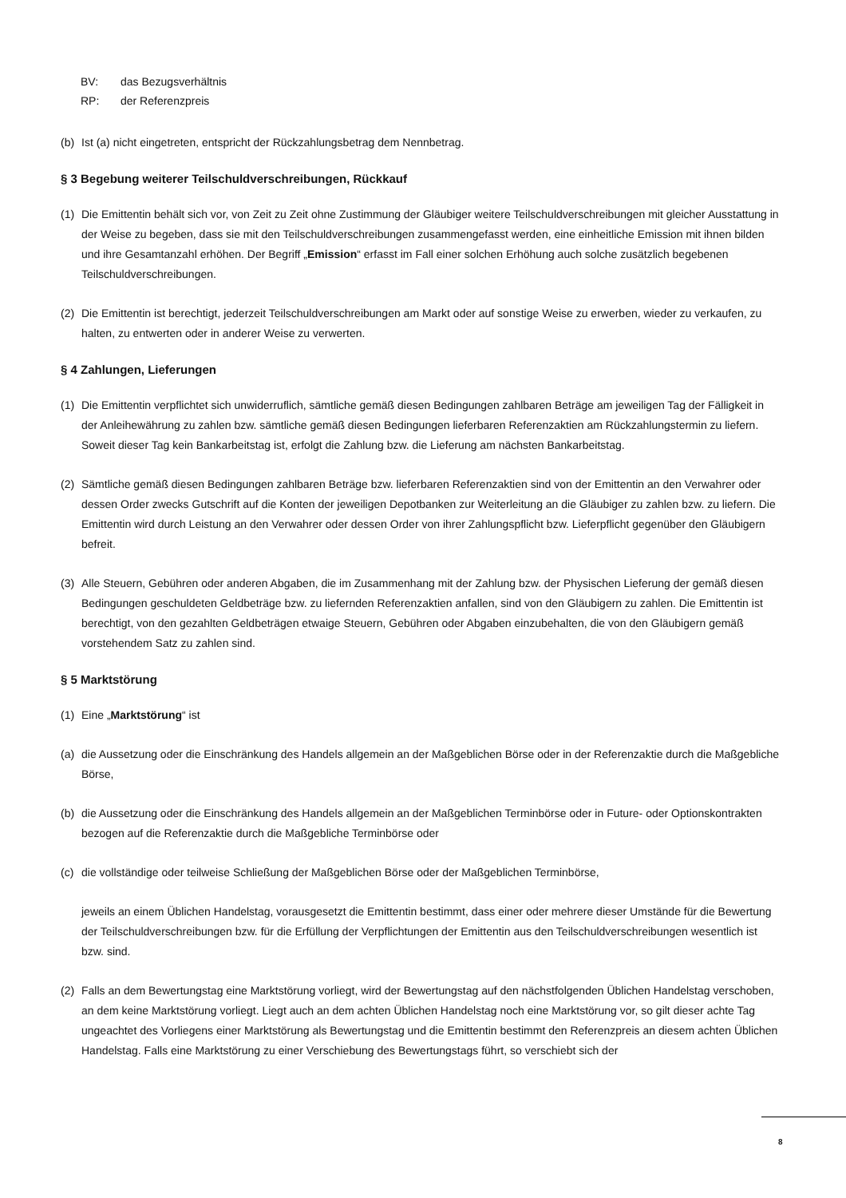BV: das Bezugsverhältnis
RP: der Referenzpreis
(b) Ist (a) nicht eingetreten, entspricht der Rückzahlungsbetrag dem Nennbetrag.
§ 3 Begebung weiterer Teilschuldverschreibungen, Rückkauf
(1) Die Emittentin behält sich vor, von Zeit zu Zeit ohne Zustimmung der Gläubiger weitere Teilschuldverschreibungen mit gleicher Ausstattung in der Weise zu begeben, dass sie mit den Teilschuldverschreibungen zusammengefasst werden, eine einheitliche Emission mit ihnen bilden und ihre Gesamtanzahl erhöhen. Der Begriff „Emission“ erfasst im Fall einer solchen Erhöhung auch solche zusätzlich begebenen Teilschuldverschreibungen.
(2) Die Emittentin ist berechtigt, jederzeit Teilschuldverschreibungen am Markt oder auf sonstige Weise zu erwerben, wieder zu verkaufen, zu halten, zu entwerten oder in anderer Weise zu verwerten.
§ 4 Zahlungen, Lieferungen
(1) Die Emittentin verpflichtet sich unwiderruflich, sämtliche gemäß diesen Bedingungen zahlbaren Beträge am jeweiligen Tag der Fälligkeit in der Anleihewährung zu zahlen bzw. sämtliche gemäß diesen Bedingungen lieferbaren Referenzaktien am Rückzahlungstermin zu liefern. Soweit dieser Tag kein Bankarbeitstag ist, erfolgt die Zahlung bzw. die Lieferung am nächsten Bankarbeitstag.
(2) Sämtliche gemäß diesen Bedingungen zahlbaren Beträge bzw. lieferbaren Referenzaktien sind von der Emittentin an den Verwahrer oder dessen Order zwecks Gutschrift auf die Konten der jeweiligen Depotbanken zur Weiterleitung an die Gläubiger zu zahlen bzw. zu liefern. Die Emittentin wird durch Leistung an den Verwahrer oder dessen Order von ihrer Zahlungspflicht bzw. Lieferpflicht gegenüber den Gläubigern befreit.
(3) Alle Steuern, Gebühren oder anderen Abgaben, die im Zusammenhang mit der Zahlung bzw. der Physischen Lieferung der gemäß diesen Bedingungen geschuldeten Geldbeträge bzw. zu liefernden Referenzaktien anfallen, sind von den Gläubigern zu zahlen. Die Emittentin ist berechtigt, von den gezahlten Geldbeträgen etwaige Steuern, Gebühren oder Abgaben einzubehalten, die von den Gläubigern gemäß vorstehendem Satz zu zahlen sind.
§ 5 Marktstörung
(1) Eine „Marktstörung“ ist
(a) die Aussetzung oder die Einschränkung des Handels allgemein an der Maßgeblichen Börse oder in der Referenzaktie durch die Maßgebliche Börse,
(b) die Aussetzung oder die Einschränkung des Handels allgemein an der Maßgeblichen Terminbörse oder in Future- oder Optionskontrakten bezogen auf die Referenzaktie durch die Maßgebliche Terminbörse oder
(c) die vollständige oder teilweise Schließung der Maßgeblichen Börse oder der Maßgeblichen Terminbörse,
jeweils an einem Üblichen Handelstag, vorausgesetzt die Emittentin bestimmt, dass einer oder mehrere dieser Umstände für die Bewertung der Teilschuldverschreibungen bzw. für die Erfüllung der Verpflichtungen der Emittentin aus den Teilschuldverschreibungen wesentlich ist bzw. sind.
(2) Falls an dem Bewertungstag eine Marktstörung vorliegt, wird der Bewertungstag auf den nächstfolgenden Üblichen Handelstag verschoben, an dem keine Marktstörung vorliegt. Liegt auch an dem achten Üblichen Handelstag noch eine Marktstörung vor, so gilt dieser achte Tag ungeachtet des Vorliegens einer Marktstörung als Bewertungstag und die Emittentin bestimmt den Referenzpreis an diesem achten Üblichen Handelstag. Falls eine Marktstörung zu einer Verschiebung des Bewertungstags führt, so verschiebt sich der
8